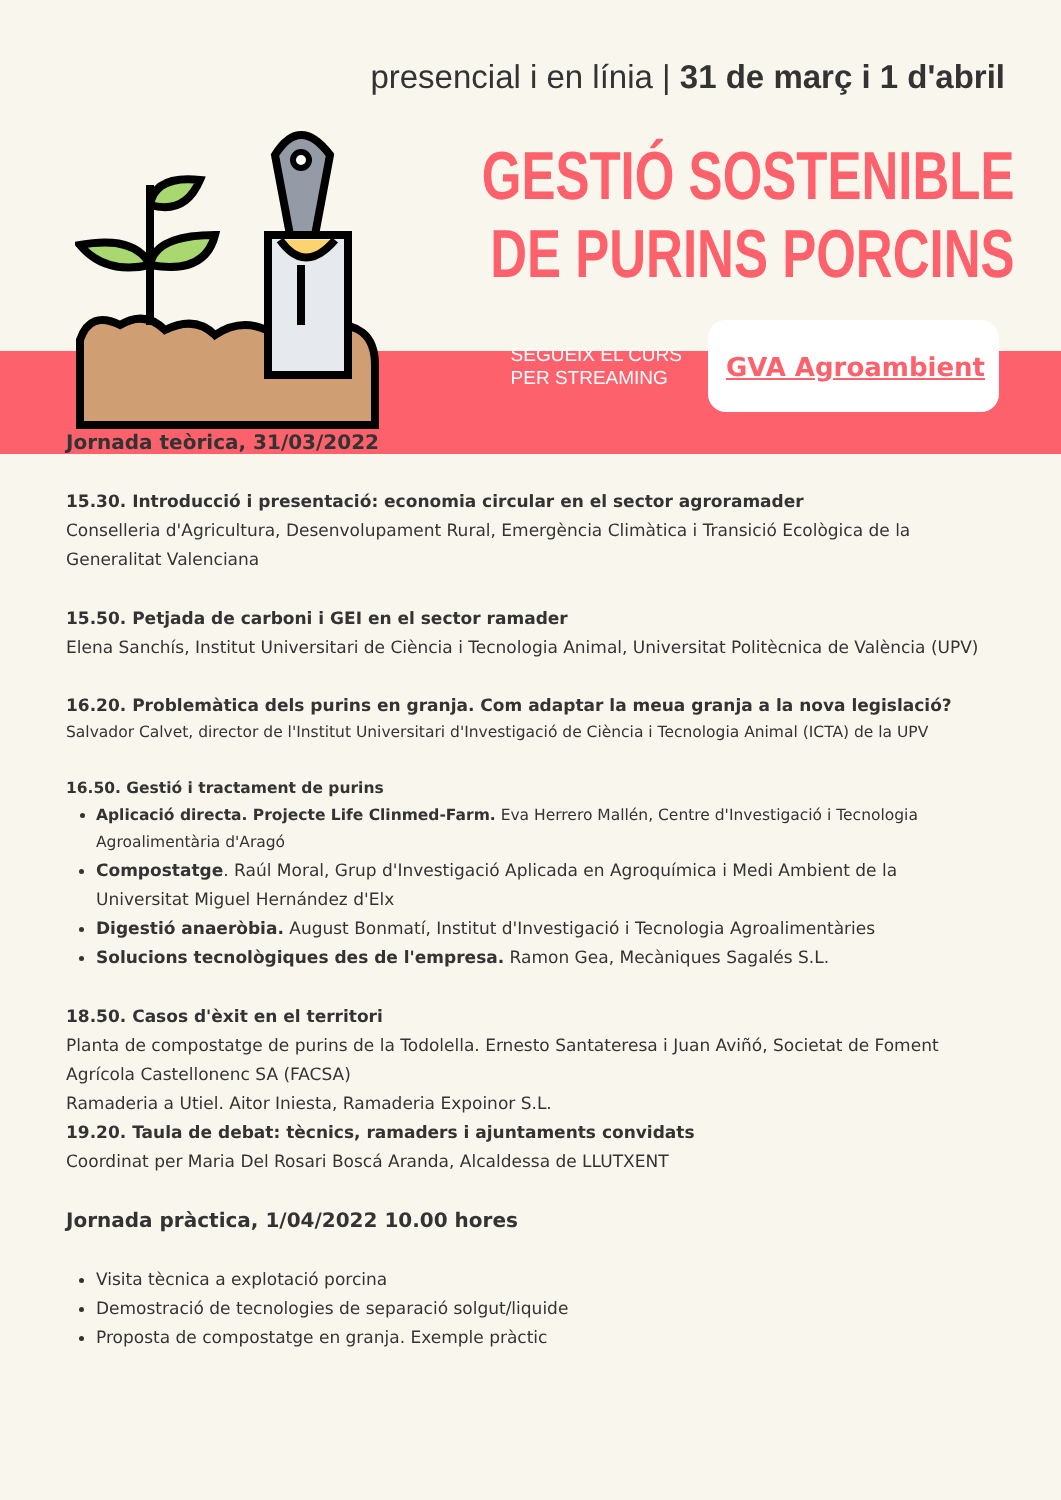presencial i en línia | 31 de març i 1 d'abril
GESTIÓ SOSTENIBLE
DE PURINS PORCINS
SEGUEIX EL CURS
PER STREAMING
GVA Agroambient
Jornada teòrica, 31/03/2022
15.30. Introducció i presentació: economia circular en el sector agroramader
Conselleria d'Agricultura, Desenvolupament Rural, Emergència Climàtica i Transició Ecològica de la Generalitat Valenciana
15.50. Petjada de carboni i GEI en el sector ramader
Elena Sanchís, Institut Universitari de Ciència i Tecnologia Animal, Universitat Politècnica de València (UPV)
16.20. Problemàtica dels purins en granja. Com adaptar la meua granja a la nova legislació?
Salvador Calvet, director de l'Institut Universitari d'Investigació de Ciència i Tecnologia Animal (ICTA) de la UPV
16.50. Gestió i tractament de purins
Aplicació directa. Projecte Life Clinmed-Farm. Eva Herrero Mallén, Centre d'Investigació i Tecnologia Agroalimentària d'Aragó
Compostatge. Raúl Moral, Grup d'Investigació Aplicada en Agroquímica i Medi Ambient de la Universitat Miguel Hernández d'Elx
Digestió anaeròbia. August Bonmatí, Institut d'Investigació i Tecnologia Agroalimentàries
Solucions tecnològiques des de l'empresa. Ramon Gea, Mecàniques Sagalés S.L.
18.50. Casos d'èxit en el territori
Planta de compostatge de purins de la Todolella. Ernesto Santateresa i Juan Aviñó, Societat de Foment Agrícola Castellonenc SA (FACSA)
Ramaderia a Utiel. Aitor Iniesta, Ramaderia Expoinor S.L.
19.20. Taula de debat: tècnics, ramaders i ajuntaments convidats
Coordinat per Maria Del Rosari Boscá Aranda, Alcaldessa de LLUTXENT
Jornada pràctica, 1/04/2022 10.00 hores
Visita tècnica a explotació porcina
Demostració de tecnologies de separació solgut/liquide
Proposta de compostatge en granja. Exemple pràctic